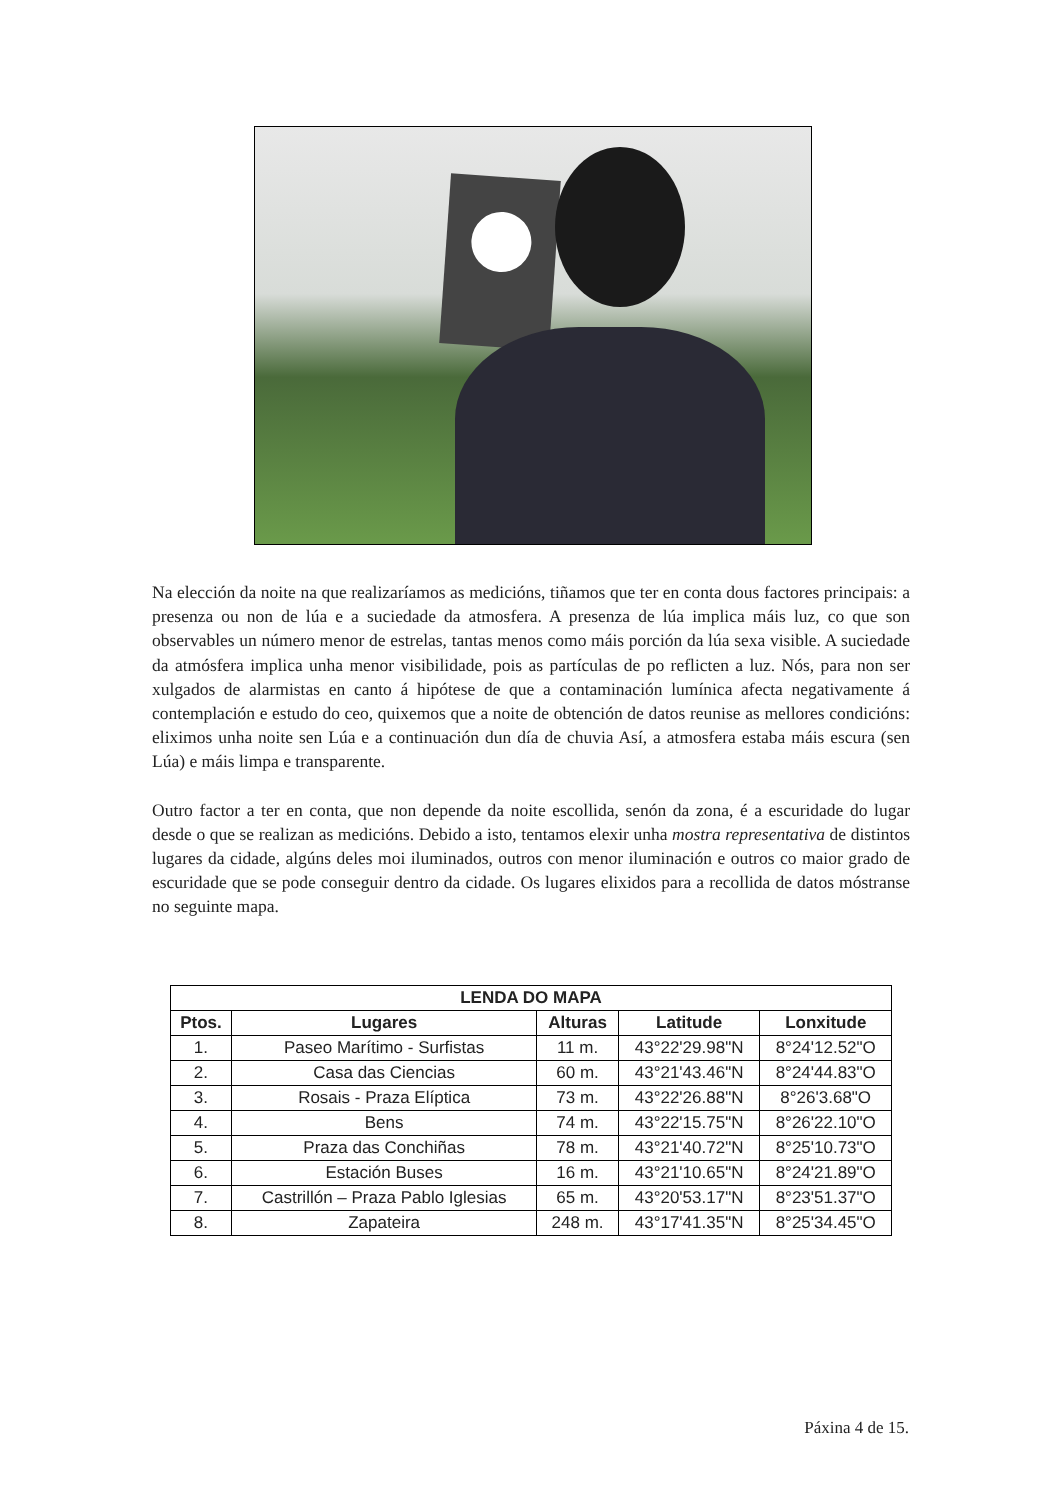Na elección da noite na que realizaríamos as medicións, tiñamos que ter en conta dous factores principais: a presenza ou non de lúa e a suciedade da atmosfera. A presenza de lúa implica máis luz, co que son observables un número menor de estrelas, tantas menos como máis porción da lúa sexa visible. A suciedade da atmósfera implica unha menor visibilidade, pois as partículas de po reflicten a luz. Nós, para non ser xulgados de alarmistas en canto á hipótese de que a contaminación lumínica afecta negativamente á contemplación e estudo do ceo, quixemos que a noite de obtención de datos reunise as mellores condicións: eliximos unha noite sen Lúa e a continuación dun día de chuvia Así, a atmosfera estaba máis escura (sen Lúa) e máis limpa e transparente.
Outro factor a ter en conta, que non depende da noite escollida, senón da zona, é a escuridade do lugar desde o que se realizan as medicións. Debido a isto, tentamos elexir unha mostra representativa de distintos lugares da cidade, algúns deles moi iluminados, outros con menor iluminación e outros co maior grado de escuridade que se pode conseguir dentro da cidade. Os lugares elixidos para a recollida de datos móstranse no seguinte mapa.
| LENDA DO MAPA | | | | |
| --- | --- | --- | --- | --- |
| Ptos. | Lugares | Alturas | Latitude | Lonxitude |
| 1. | Paseo Marítimo - Surfistas | 11 m. | 43°22'29.98"N | 8°24'12.52"O |
| 2. | Casa das Ciencias | 60 m. | 43°21'43.46"N | 8°24'44.83"O |
| 3. | Rosais - Praza Elíptica | 73 m. | 43°22'26.88"N | 8°26'3.68"O |
| 4. | Bens | 74 m. | 43°22'15.75"N | 8°26'22.10"O |
| 5. | Praza das Conchiñas | 78 m. | 43°21'40.72"N | 8°25'10.73"O |
| 6. | Estación Buses | 16 m. | 43°21'10.65"N | 8°24'21.89"O |
| 7. | Castrillón – Praza Pablo Iglesias | 65 m. | 43°20'53.17"N | 8°23'51.37"O |
| 8. | Zapateira | 248 m. | 43°17'41.35"N | 8°25'34.45"O |
Páxina 4 de 15.